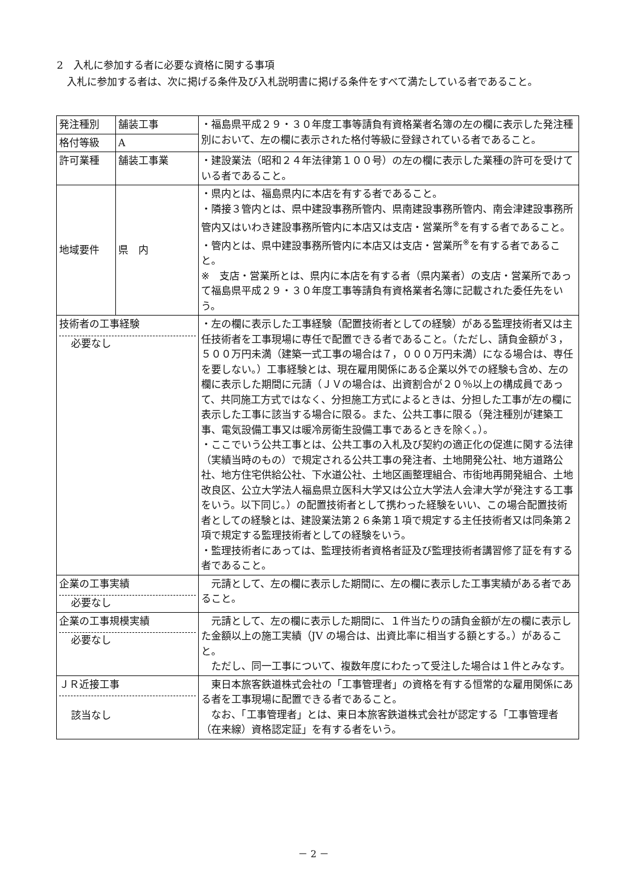2　入札に参加する者に必要な資格に関する事項
　入札に参加する者は、次に掲げる条件及び入札説明書に掲げる条件をすべて満たしている者であること。
| 発注種別 | 舗装工事 | ・福島県平成２９・３０年度工事等請負有資格業者名簿の左の欄に表示した発注種別において、左の欄に表示された格付等級に登録されている者であること。 |
| 格付等級 | A | |
| 許可業種 | 舗装工事業 | ・建設業法（昭和２４年法律第１００号）の左の欄に表示した業種の許可を受けている者であること。 |
| 地域要件 | 県 内 | ・県内とは、福島県内に本店を有する者であること。 ・隣接３管内とは、県中建設事務所管内、県南建設事務所管内、南会津建設事務所管内又はいわき建設事務所管内に本店又は支店・営業所<sup>※</sup>を有する者であること。 ・管内とは、県中建設事務所管内に本店又は支店・営業所<sup>※</sup>を有する者であること。 ※ 支店・営業所とは、県内に本店を有する者（県内業者）の支店・営業所であって福島県平成２９・３０年度工事等請負有資格業者名簿に記載された委任先をいう。 |
| 技術者の工事経験 必要なし | | ・左の欄に表示した工事経験（配置技術者としての経験）がある監理技術者又は主任技術者を工事現場に専任で配置できる者であること。（ただし、請負金額が３，５００万円未満（建築一式工事の場合は７，０００万円未満）になる場合は、専任を要しない。）工事経験とは、現在雇用関係にある企業以外での経験も含め、左の欄に表示した期間に元請（ＪＶの場合は、出資割合が２０％以上の構成員であって、共同施工方式ではなく、分担施工方式によるときは、分担した工事が左の欄に表示した工事に該当する場合に限る。また、公共工事に限る（発注種別が建築工事、電気設備工事又は暖冷房衛生設備工事であるときを除く。）。 ・ここでいう公共工事とは、公共工事の入札及び契約の適正化の促進に関する法律（実績当時のもの）で規定される公共工事の発注者、土地開発公社、地方道路公社、地方住宅供給公社、下水道公社、土地区画整理組合、市街地再開発組合、土地改良区、公立大学法人福島県立医科大学又は公立大学法人会津大学が発注する工事をいう。以下同じ。）の配置技術者として携わった経験をいい、この場合配置技術者としての経験とは、建設業法第２６条第１項で規定する主任技術者又は同条第２項で規定する監理技術者としての経験をいう。 ・監理技術者にあっては、監理技術者資格者証及び監理技術者講習修了証を有する者であること。 |
| 企業の工事実績 必要なし | | 元請として、左の欄に表示した期間に、左の欄に表示した工事実績がある者であること。 |
| 企業の工事規模実績 必要なし | | 元請として、左の欄に表示した期間に、１件当たりの請負金額が左の欄に表示した金額以上の施工実績（JV の場合は、出資比率に相当する額とする。）があること。 ただし、同一工事について、複数年度にわたって受注した場合は１件とみなす。 |
| ＪＲ近接工事 該当なし | | 東日本旅客鉄道株式会社の「工事管理者」の資格を有する恒常的な雇用関係にある者を工事現場に配置できる者であること。 なお、「工事管理者」とは、東日本旅客鉄道株式会社が認定する「工事管理者（在来線）資格認定証」を有する者をいう。 |
－ 2 －